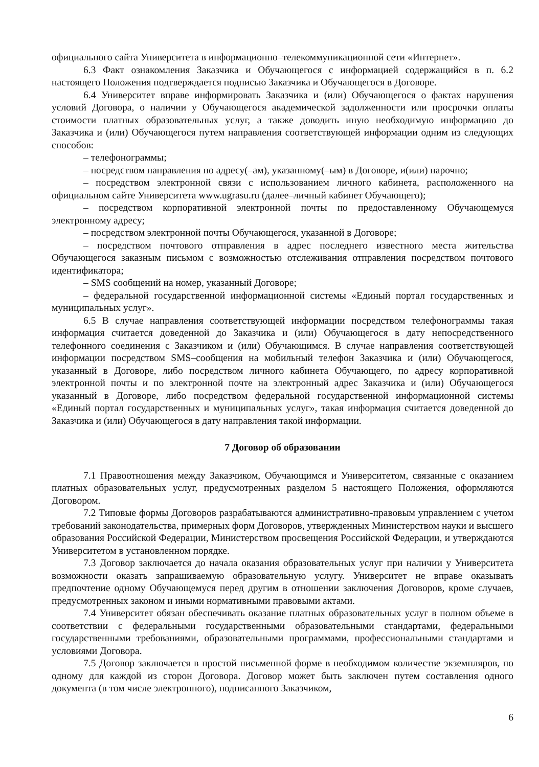официального сайта Университета в информационно–телекоммуникационной сети «Интернет».
6.3 Факт ознакомления Заказчика и Обучающегося с информацией содержащийся в п. 6.2 настоящего Положения подтверждается подписью Заказчика и Обучающегося в Договоре.
6.4 Университет вправе информировать Заказчика и (или) Обучающегося о фактах нарушения условий Договора, о наличии у Обучающегося академической задолженности или просрочки оплаты стоимости платных образовательных услуг, а также доводить иную необходимую информацию до Заказчика и (или) Обучающегося путем направления соответствующей информации одним из следующих способов:
– телефонограммы;
– посредством направления по адресу(–ам), указанному(–ым) в Договоре, и(или) нарочно;
– посредством электронной связи с использованием личного кабинета, расположенного на официальном сайте Университета www.ugrasu.ru (далее–личный кабинет Обучающего);
– посредством корпоративной электронной почты по предоставленному Обучающемуся электронному адресу;
– посредством электронной почты Обучающегося, указанной в Договоре;
– посредством почтового отправления в адрес последнего известного места жительства Обучающегося заказным письмом с возможностью отслеживания отправления посредством почтового идентификатора;
– SMS сообщений на номер, указанный Договоре;
– федеральной государственной информационной системы «Единый портал государственных и муниципальных услуг».
6.5 В случае направления соответствующей информации посредством телефонограммы такая информация считается доведенной до Заказчика и (или) Обучающегося в дату непосредственного телефонного соединения с Заказчиком и (или) Обучающимся. В случае направления соответствующей информации посредством SMS–сообщения на мобильный телефон Заказчика и (или) Обучающегося, указанный в Договоре, либо посредством личного кабинета Обучающего, по адресу корпоративной электронной почты и по электронной почте на электронный адрес Заказчика и (или) Обучающегося указанный в Договоре, либо посредством федеральной государственной информационной системы «Единый портал государственных и муниципальных услуг», такая информация считается доведенной до Заказчика и (или) Обучающегося в дату направления такой информации.
7 Договор об образовании
7.1 Правоотношения между Заказчиком, Обучающимся и Университетом, связанные с оказанием платных образовательных услуг, предусмотренных разделом 5 настоящего Положения, оформляются Договором.
7.2 Типовые формы Договоров разрабатываются административно-правовым управлением с учетом требований законодательства, примерных форм Договоров, утвержденных Министерством науки и высшего образования Российской Федерации, Министерством просвещения Российской Федерации, и утверждаются Университетом в установленном порядке.
7.3 Договор заключается до начала оказания образовательных услуг при наличии у Университета возможности оказать запрашиваемую образовательную услугу. Университет не вправе оказывать предпочтение одному Обучающемуся перед другим в отношении заключения Договоров, кроме случаев, предусмотренных законом и иными нормативными правовыми актами.
7.4 Университет обязан обеспечивать оказание платных образовательных услуг в полном объеме в соответствии с федеральными государственными образовательными стандартами, федеральными государственными требованиями, образовательными программами, профессиональными стандартами и условиями Договора.
7.5 Договор заключается в простой письменной форме в необходимом количестве экземпляров, по одному для каждой из сторон Договора. Договор может быть заключен путем составления одного документа (в том числе электронного), подписанного Заказчиком,
6